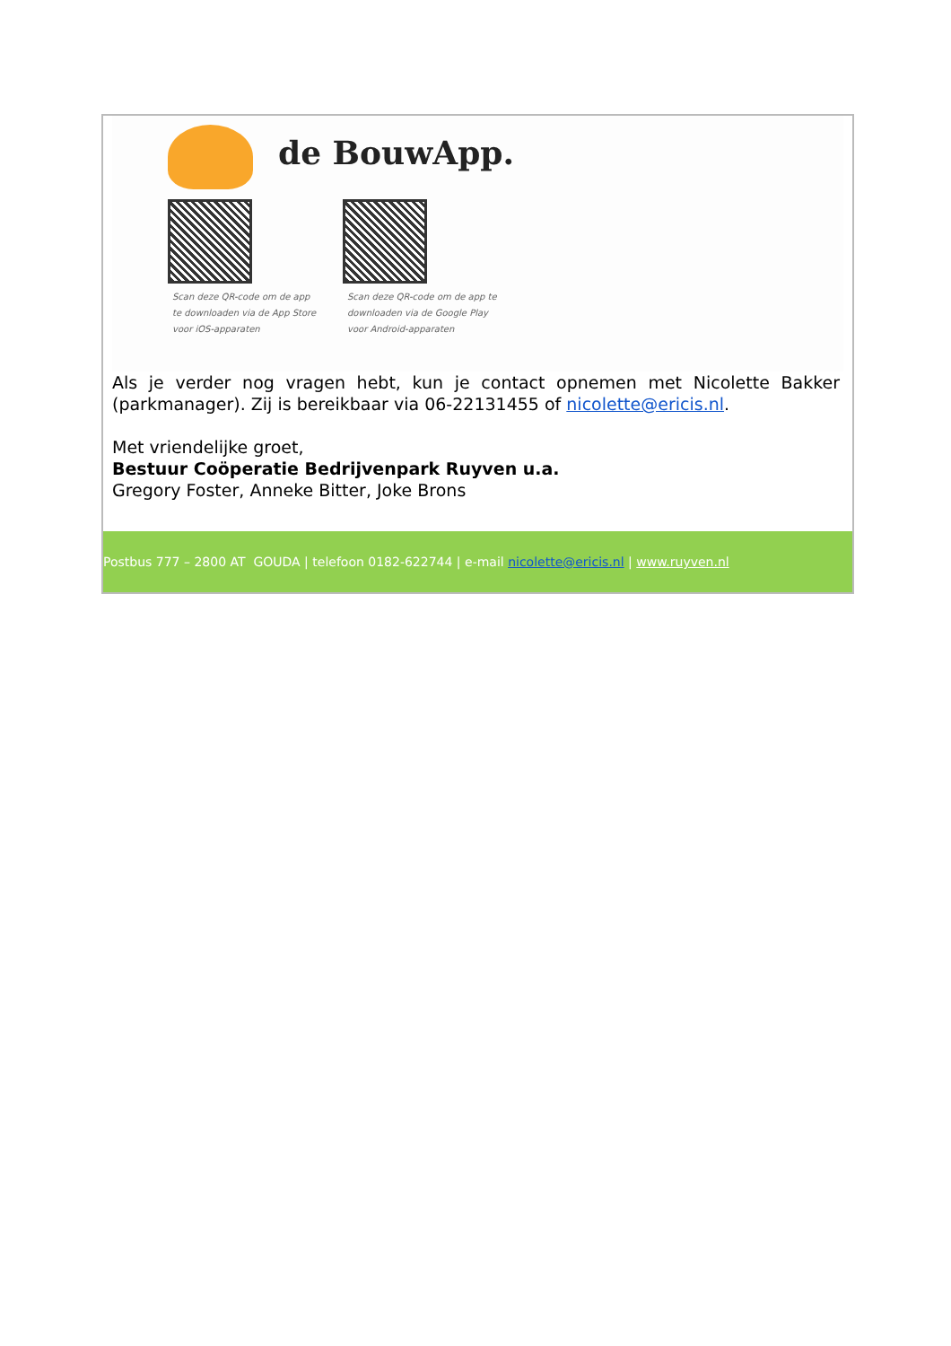de BouwApp.
Scan deze QR-code om de app
te downloaden via de App Store
voor iOS-apparaten
Scan deze QR-code om de app te
downloaden via de Google Play
voor Android-apparaten
Als je verder nog vragen hebt, kun je contact opnemen met Nicolette Bakker (parkmanager). Zij is bereikbaar via 06-22131455 of nicolette@ericis.nl.
Met vriendelijke groet,
Bestuur Coöperatie Bedrijvenpark Ruyven u.a.
Gregory Foster, Anneke Bitter, Joke Brons
Postbus 777 – 2800 AT GOUDA | telefoon 0182-622744 | e-mail nicolette@ericis.nl | www.ruyven.nl